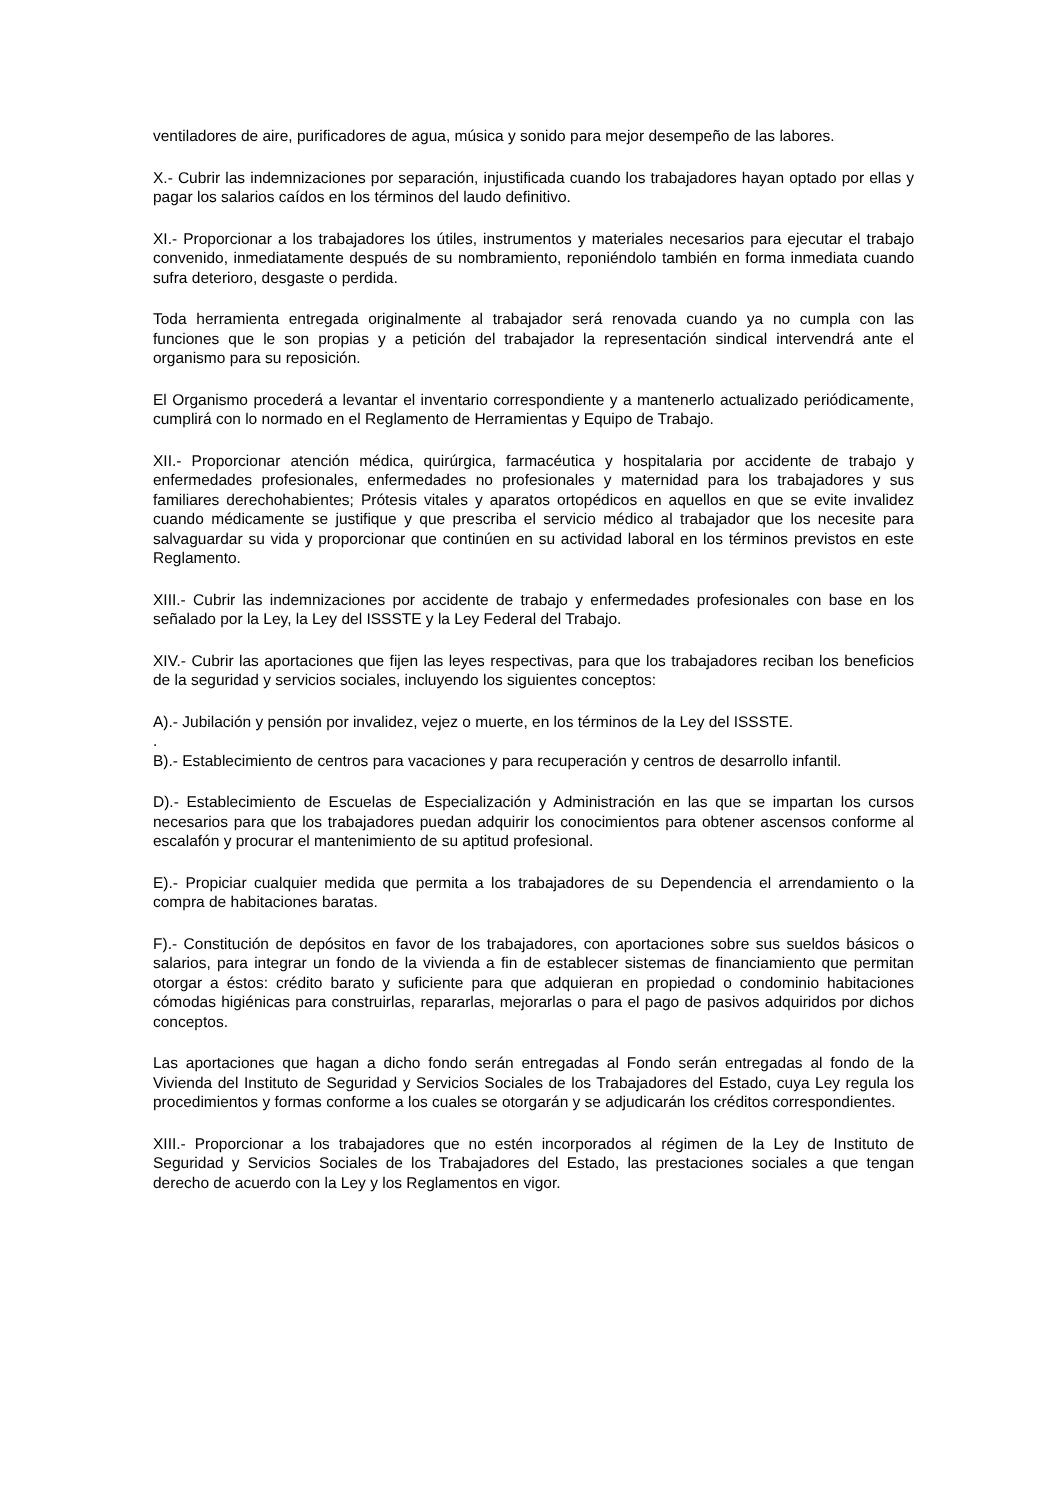ventiladores de aire, purificadores de agua, música y sonido para mejor desempeño de las labores.
X.- Cubrir las indemnizaciones por separación, injustificada cuando los trabajadores hayan optado por ellas y pagar los salarios caídos en los términos del laudo definitivo.
XI.- Proporcionar a los trabajadores los útiles, instrumentos y materiales necesarios para ejecutar el trabajo convenido, inmediatamente después de su nombramiento, reponiéndolo también en forma inmediata cuando sufra deterioro, desgaste o perdida.
Toda herramienta entregada originalmente al trabajador será renovada cuando ya no cumpla con las funciones que le son propias y a petición del trabajador la representación sindical intervendrá ante el organismo para su reposición.
El Organismo procederá a levantar el inventario correspondiente y a mantenerlo actualizado periódicamente, cumplirá con lo normado en el Reglamento de Herramientas y Equipo de Trabajo.
XII.- Proporcionar atención médica, quirúrgica, farmacéutica y hospitalaria por accidente de trabajo y enfermedades profesionales, enfermedades no profesionales y maternidad para los trabajadores y sus familiares derechohabientes; Prótesis vitales y aparatos ortopédicos en aquellos en que se evite invalidez cuando médicamente se justifique y que prescriba el servicio médico al trabajador que los necesite para salvaguardar su vida y proporcionar que continúen en su actividad laboral en los términos previstos en este Reglamento.
XIII.- Cubrir las indemnizaciones por accidente de trabajo y enfermedades profesionales con base en los señalado por la Ley, la Ley del ISSSTE y la Ley Federal del Trabajo.
XIV.- Cubrir las aportaciones que fijen las leyes respectivas, para que los trabajadores reciban los beneficios de la seguridad y servicios sociales, incluyendo los siguientes conceptos:
A).- Jubilación y pensión por invalidez, vejez o muerte, en los términos de la Ley del ISSSTE.
.
B).- Establecimiento de centros para vacaciones y para recuperación y centros de desarrollo infantil.
D).- Establecimiento de Escuelas de Especialización y Administración en las que se impartan los cursos necesarios para que los trabajadores puedan adquirir los conocimientos para obtener ascensos conforme al escalafón y procurar el mantenimiento de su aptitud profesional.
E).- Propiciar cualquier medida que permita a los trabajadores de su Dependencia el arrendamiento o la compra de habitaciones baratas.
F).- Constitución de depósitos en favor de los trabajadores, con aportaciones sobre sus sueldos básicos o salarios, para integrar un fondo de la vivienda a fin de establecer sistemas de financiamiento que permitan otorgar a éstos: crédito barato y suficiente para que adquieran en propiedad o condominio habitaciones cómodas higiénicas para construirlas, repararlas, mejorarlas o para el pago de pasivos adquiridos por dichos conceptos.
Las aportaciones que hagan a dicho fondo serán entregadas al Fondo serán entregadas al fondo de la Vivienda del Instituto de Seguridad y Servicios Sociales de los Trabajadores del Estado, cuya Ley regula los procedimientos y formas conforme a los cuales se otorgarán y se adjudicarán los créditos correspondientes.
XIII.- Proporcionar a los trabajadores que no estén incorporados al régimen de la Ley de Instituto de Seguridad y Servicios Sociales de los Trabajadores del Estado, las prestaciones sociales a que tengan derecho de acuerdo con la Ley y los Reglamentos en vigor.